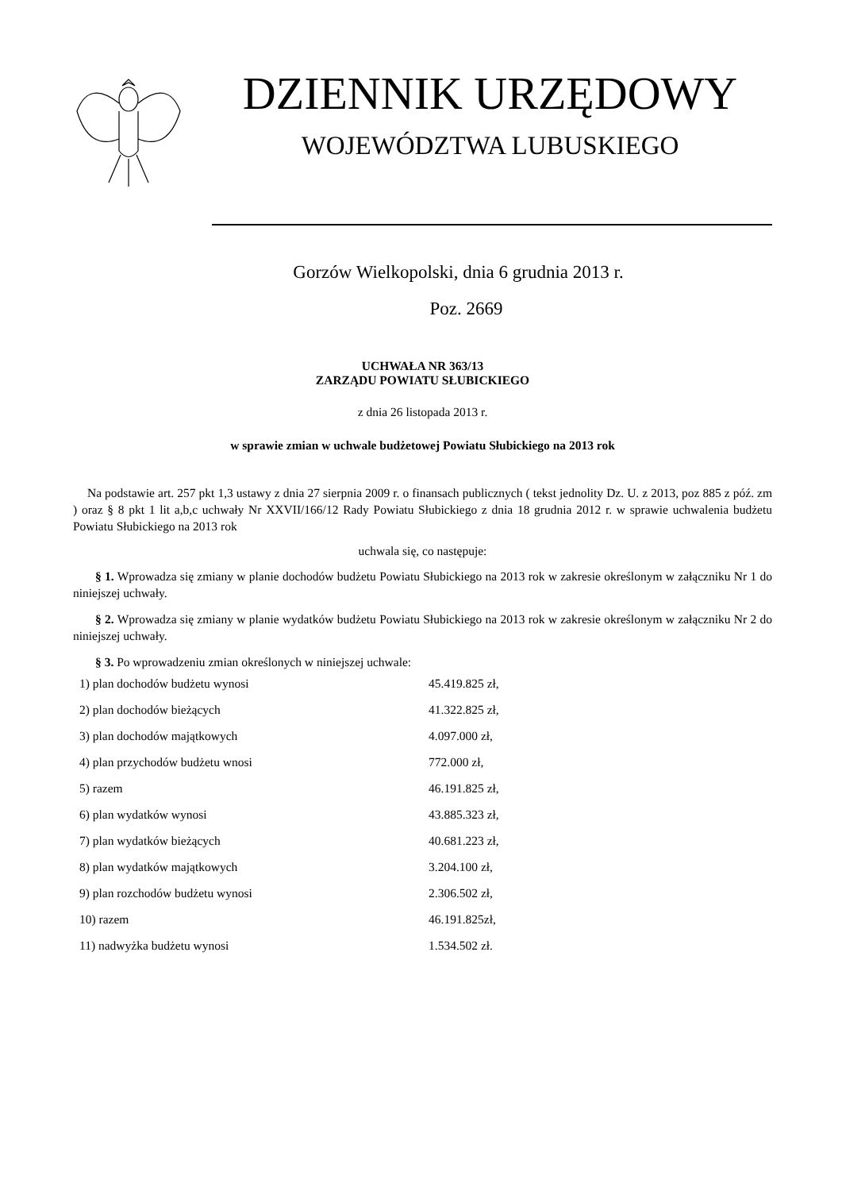DZIENNIK URZĘDOWY
WOJEWÓDZTWA LUBUSKIEGO
Gorzów Wielkopolski, dnia 6 grudnia 2013 r.
Poz. 2669
UCHWAŁA NR 363/13
ZARZĄDU POWIATU SŁUBICKIEGO
z dnia 26 listopada 2013 r.
w sprawie zmian w uchwale budżetowej Powiatu Słubickiego na 2013 rok
Na podstawie art. 257 pkt 1,3 ustawy z dnia 27 sierpnia 2009 r. o finansach publicznych ( tekst jednolity Dz. U. z 2013, poz 885 z póź. zm ) oraz § 8 pkt 1 lit a,b,c uchwały Nr XXVII/166/12 Rady Powiatu Słubickiego z dnia 18 grudnia 2012 r. w sprawie uchwalenia budżetu Powiatu Słubickiego na 2013 rok
uchwala się, co następuje:
§ 1. Wprowadza się zmiany w planie dochodów budżetu Powiatu Słubickiego na 2013 rok w zakresie określonym w załączniku Nr 1 do niniejszej uchwały.
§ 2. Wprowadza się zmiany w planie wydatków budżetu Powiatu Słubickiego na 2013 rok w zakresie określonym w załączniku Nr 2 do niniejszej uchwały.
§ 3. Po wprowadzeniu zmian określonych w niniejszej uchwale:
| 1) plan dochodów budżetu wynosi | 45.419.825 zł, |
| 2) plan dochodów bieżących | 41.322.825 zł, |
| 3) plan dochodów majątkowych | 4.097.000 zł, |
| 4) plan przychodów budżetu wnosi | 772.000 zł, |
| 5) razem | 46.191.825 zł, |
| 6) plan wydatków wynosi | 43.885.323 zł, |
| 7) plan wydatków bieżących | 40.681.223 zł, |
| 8) plan wydatków majątkowych | 3.204.100 zł, |
| 9) plan rozchodów budżetu wynosi | 2.306.502 zł, |
| 10) razem | 46.191.825zł, |
| 11) nadwyżka budżetu wynosi | 1.534.502 zł. |